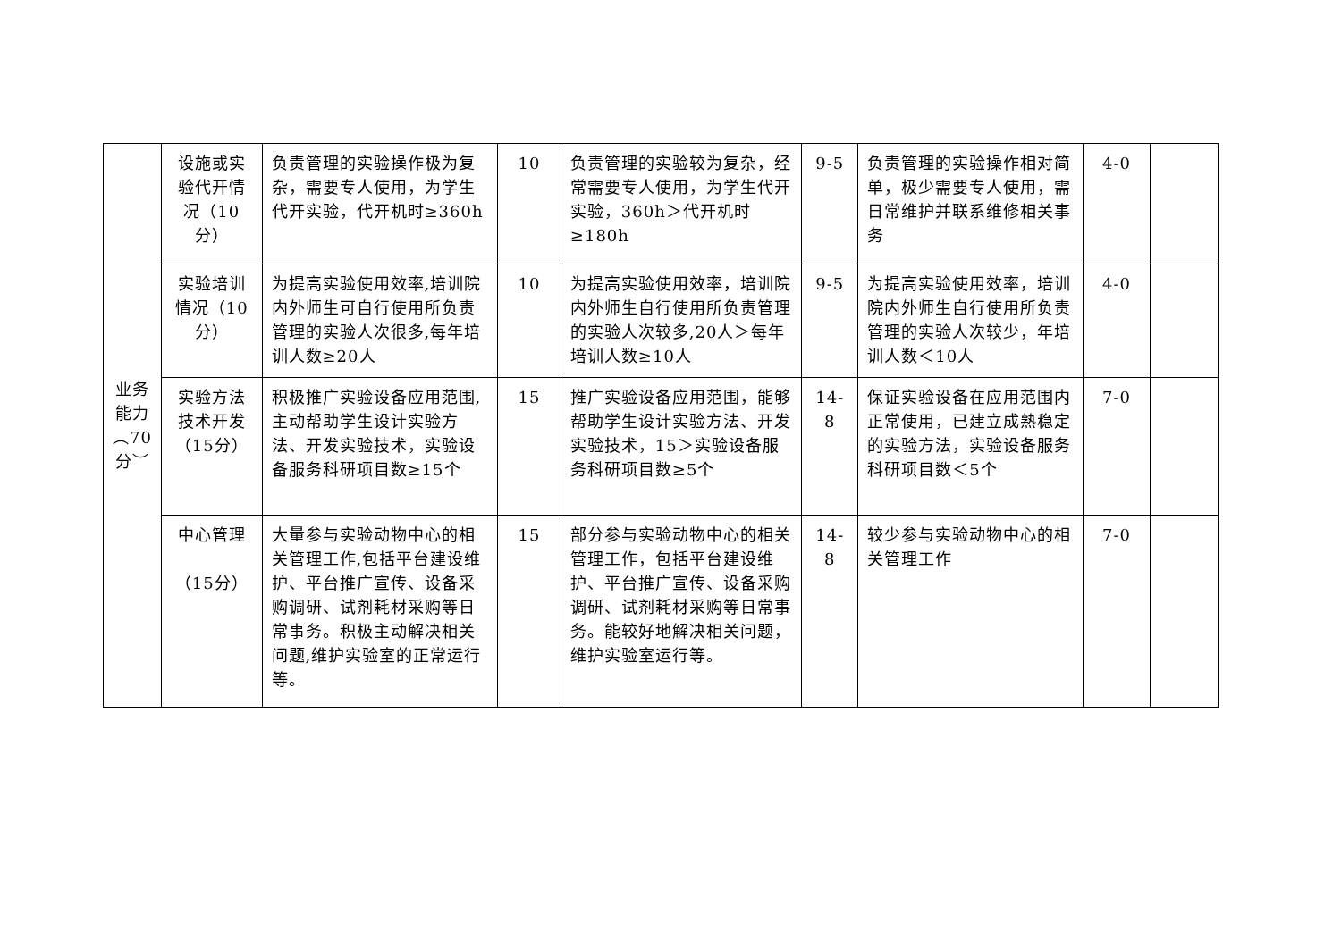| 业务能力︵70分︶ | 设施或实验代开情况（10分） | 负责管理的实验操作极为复杂，需要专人使用，为学生代开实验，代开机时≥360h | 10 | 负责管理的实验较为复杂，经常需要专人使用，为学生代开实验，360h＞代开机时≥180h | 9-5 | 负责管理的实验操作相对简单，极少需要专人使用，需日常维护并联系维修相关事务 | 4-0 | |
| | 实验培训情况（10分） | 为提高实验使用效率,培训院内外师生可自行使用所负责管理的实验人次很多,每年培训人数≥20人 | 10 | 为提高实验使用效率，培训院内外师生自行使用所负责管理的实验人次较多,20人＞每年培训人数≥10人 | 9-5 | 为提高实验使用效率，培训院内外师生自行使用所负责管理的实验人次较少，年培训人数＜10人 | 4-0 | |
| | 实验方法技术开发（15分） | 积极推广实验设备应用范围,主动帮助学生设计实验方法、开发实验技术，实验设备服务科研项目数≥15个 | 15 | 推广实验设备应用范围，能够帮助学生设计实验方法、开发实验技术，15＞实验设备服务科研项目数≥5个 | 14-8 | 保证实验设备在应用范围内正常使用，已建立成熟稳定的实验方法，实验设备服务科研项目数＜5个 | 7-0 | |
| | 中心管理 （15分） | 大量参与实验动物中心的相关管理工作,包括平台建设维护、平台推广宣传、设备采购调研、试剂耗材采购等日常事务。积极主动解决相关问题,维护实验室的正常运行等。 | 15 | 部分参与实验动物中心的相关管理工作，包括平台建设维护、平台推广宣传、设备采购调研、试剂耗材采购等日常事务。能较好地解决相关问题，维护实验室运行等。 | 14-8 | 较少参与实验动物中心的相关管理工作 | 7-0 | |